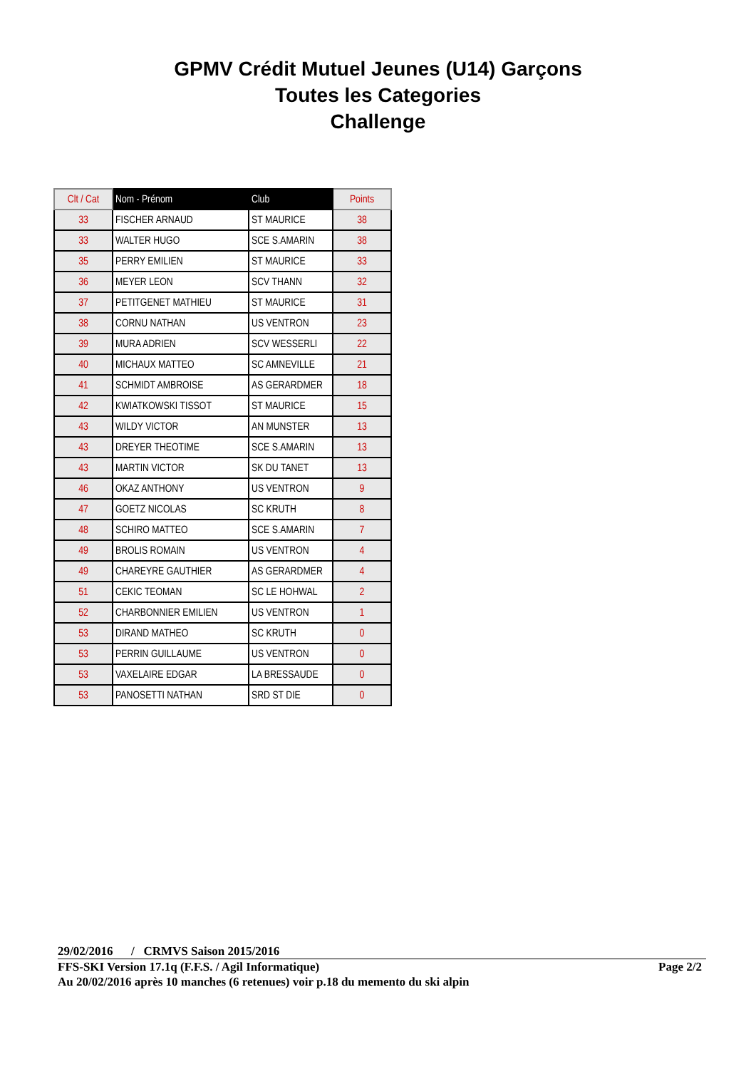GPMV Crédit Mutuel Jeunes (U14) Garçons
Toutes les Categories
Challenge
| Clt / Cat | Nom - Prénom | Club | Points |
| --- | --- | --- | --- |
| 33 | FISCHER ARNAUD | ST MAURICE | 38 |
| 33 | WALTER HUGO | SCE S.AMARIN | 38 |
| 35 | PERRY EMILIEN | ST MAURICE | 33 |
| 36 | MEYER LEON | SCV THANN | 32 |
| 37 | PETITGENET MATHIEU | ST MAURICE | 31 |
| 38 | CORNU NATHAN | US VENTRON | 23 |
| 39 | MURA ADRIEN | SCV WESSERLI | 22 |
| 40 | MICHAUX MATTEO | SC AMNEVILLE | 21 |
| 41 | SCHMIDT AMBROISE | AS GERARDMER | 18 |
| 42 | KWIATKOWSKI TISSOT | ST MAURICE | 15 |
| 43 | WILDY VICTOR | AN MUNSTER | 13 |
| 43 | DREYER THEOTIME | SCE S.AMARIN | 13 |
| 43 | MARTIN VICTOR | SK DU TANET | 13 |
| 46 | OKAZ ANTHONY | US VENTRON | 9 |
| 47 | GOETZ NICOLAS | SC KRUTH | 8 |
| 48 | SCHIRO MATTEO | SCE S.AMARIN | 7 |
| 49 | BROLIS ROMAIN | US VENTRON | 4 |
| 49 | CHAREYRE GAUTHIER | AS GERARDMER | 4 |
| 51 | CEKIC TEOMAN | SC LE HOHWAL | 2 |
| 52 | CHARBONNIER EMILIEN | US VENTRON | 1 |
| 53 | DIRAND MATHEO | SC KRUTH | 0 |
| 53 | PERRIN GUILLAUME | US VENTRON | 0 |
| 53 | VAXELAIRE EDGAR | LA BRESSAUDE | 0 |
| 53 | PANOSETTI NATHAN | SRD ST DIE | 0 |
29/02/2016 / CRMVS Saison 2015/2016
FFS-SKI Version 17.1q (F.F.S. / Agil Informatique) Page 2/2
Au 20/02/2016 après 10 manches (6 retenues) voir p.18 du memento du ski alpin